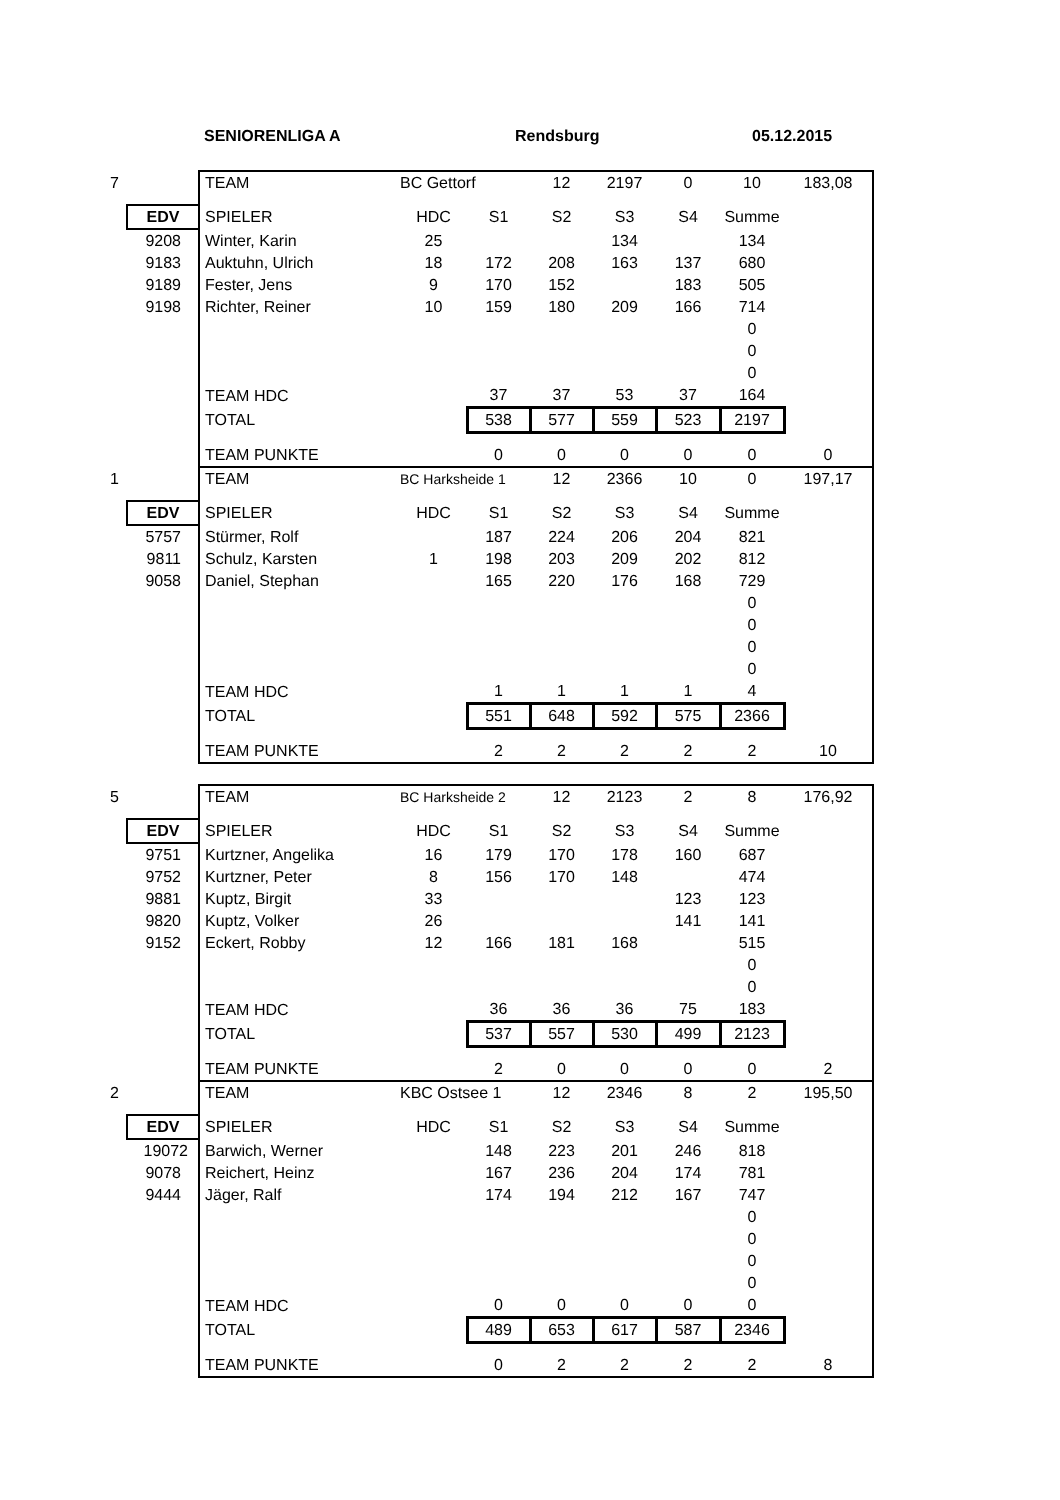SENIORENLIGA A Rendsburg 05.12.2015
| 7 | | TEAM | BC Gettorf | | 12 | 2197 | 0 | 10 | 183,08 |
| | EDV | SPIELER | HDC | S1 | S2 | S3 | S4 | Summe | |
| | 9208 | Winter, Karin | 25 | | | 134 | | 134 | |
| | 9183 | Auktuhn, Ulrich | 18 | 172 | 208 | 163 | 137 | 680 | |
| | 9189 | Fester, Jens | 9 | 170 | 152 | | 183 | 505 | |
| | 9198 | Richter, Reiner | 10 | 159 | 180 | 209 | 166 | 714 | |
| | | | | | | | | 0 | |
| | | | | | | | | 0 | |
| | | | | | | | | 0 | |
| | | TEAM HDC | | 37 | 37 | 53 | 37 | 164 | |
| | | TOTAL | | 538 | 577 | 559 | 523 | 2197 | |
| | | TEAM PUNKTE | | 0 | 0 | 0 | 0 | 0 | 0 |
| 1 | | TEAM | BC Harksheide 1 | | 12 | 2366 | 10 | 0 | 197,17 |
| | EDV | SPIELER | HDC | S1 | S2 | S3 | S4 | Summe | |
| | 5757 | Stürmer, Rolf | | 187 | 224 | 206 | 204 | 821 | |
| | 9811 | Schulz, Karsten | 1 | 198 | 203 | 209 | 202 | 812 | |
| | 9058 | Daniel, Stephan | | 165 | 220 | 176 | 168 | 729 | |
| | | | | | | | | 0 | |
| | | | | | | | | 0 | |
| | | | | | | | | 0 | |
| | | | | | | | | 0 | |
| | | TEAM HDC | | 1 | 1 | 1 | 1 | 4 | |
| | | TOTAL | | 551 | 648 | 592 | 575 | 2366 | |
| | | TEAM PUNKTE | | 2 | 2 | 2 | 2 | 2 | 10 |
| 5 | | TEAM | BC Harksheide 2 | | 12 | 2123 | 2 | 8 | 176,92 |
| | EDV | SPIELER | HDC | S1 | S2 | S3 | S4 | Summe | |
| | 9751 | Kurtzner, Angelika | 16 | 179 | 170 | 178 | 160 | 687 | |
| | 9752 | Kurtzner, Peter | 8 | 156 | 170 | 148 | | 474 | |
| | 9881 | Kuptz, Birgit | 33 | | | | 123 | 123 | |
| | 9820 | Kuptz, Volker | 26 | | | | 141 | 141 | |
| | 9152 | Eckert, Robby | 12 | 166 | 181 | 168 | | 515 | |
| | | | | | | | | 0 | |
| | | | | | | | | 0 | |
| | | TEAM HDC | | 36 | 36 | 36 | 75 | 183 | |
| | | TOTAL | | 537 | 557 | 530 | 499 | 2123 | |
| | | TEAM PUNKTE | | 2 | 0 | 0 | 0 | 0 | 2 |
| 2 | | TEAM | KBC Ostsee 1 | | 12 | 2346 | 8 | 2 | 195,50 |
| | EDV | SPIELER | HDC | S1 | S2 | S3 | S4 | Summe | |
| | 19072 | Barwich, Werner | | 148 | 223 | 201 | 246 | 818 | |
| | 9078 | Reichert, Heinz | | 167 | 236 | 204 | 174 | 781 | |
| | 9444 | Jäger, Ralf | | 174 | 194 | 212 | 167 | 747 | |
| | | | | | | | | 0 | |
| | | | | | | | | 0 | |
| | | | | | | | | 0 | |
| | | | | | | | | 0 | |
| | | TEAM HDC | | 0 | 0 | 0 | 0 | 0 | |
| | | TOTAL | | 489 | 653 | 617 | 587 | 2346 | |
| | | TEAM PUNKTE | | 0 | 2 | 2 | 2 | 2 | 8 |